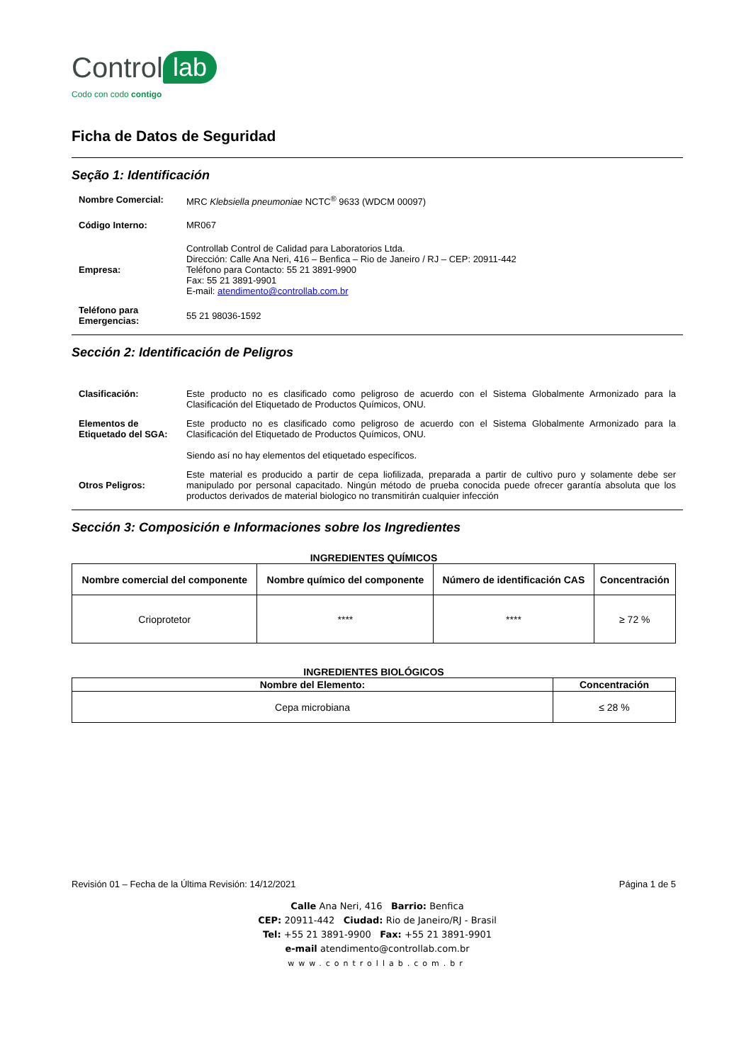Control lab
Codo con codo contigo
Ficha de Datos de Seguridad
Seção 1: Identificación
Nombre Comercial: MRC Klebsiella pneumoniae NCTC<sup>®</sup> 9633 (WDCM 00097)
Código Interno: MR067
Empresa:
Controllab Control de Calidad para Laboratorios Ltda.
Dirección: Calle Ana Neri, 416 – Benfica – Rio de Janeiro / RJ – CEP: 20911-442
Teléfono para Contacto: 55 21 3891-9900
Fax: 55 21 3891-9901
E-mail: atendimento@controllab.com.br
Teléfono para Emergencias:
55 21 98036-1592
Sección 2: Identificación de Peligros
Clasificación: Este producto no es clasificado como peligroso de acuerdo con el Sistema Globalmente Armonizado para la Clasificación del Etiquetado de Productos Químicos, ONU.
Elementos de Etiquetado del SGA:
Este producto no es clasificado como peligroso de acuerdo con el Sistema Globalmente Armonizado para la Clasificación del Etiquetado de Productos Químicos, ONU.
Siendo así no hay elementos del etiquetado específicos.
Otros Peligros:
Este material es producido a partir de cepa liofilizada, preparada a partir de cultivo puro y solamente debe ser manipulado por personal capacitado. Ningún método de prueba conocida puede ofrecer garantía absoluta que los productos derivados de material biologico no transmitirán cualquier infección
Sección 3: Composición e Informaciones sobre los Ingredientes
INGREDIENTES QUÍMICOS
| Nombre comercial del componente | Nombre químico del componente | Número de identificación CAS | Concentración |
| --- | --- | --- | --- |
| Crioprotetor | **** | **** | ≥ 72 % |
INGREDIENTES BIOLÓGICOS
| Nombre del Elemento: | Concentración |
| --- | --- |
| Cepa microbiana | ≤ 28 % |
Revisión 01 – Fecha de la Última Revisión: 14/12/2021 Página 1 de 5
Calle Ana Neri, 416 Barrio: Benfica
CEP: 20911-442 Ciudad: Rio de Janeiro/RJ - Brasil
Tel: +55 21 3891-9900 Fax: +55 21 3891-9901
e-mail atendimento@controllab.com.br
www.controllab.com.br